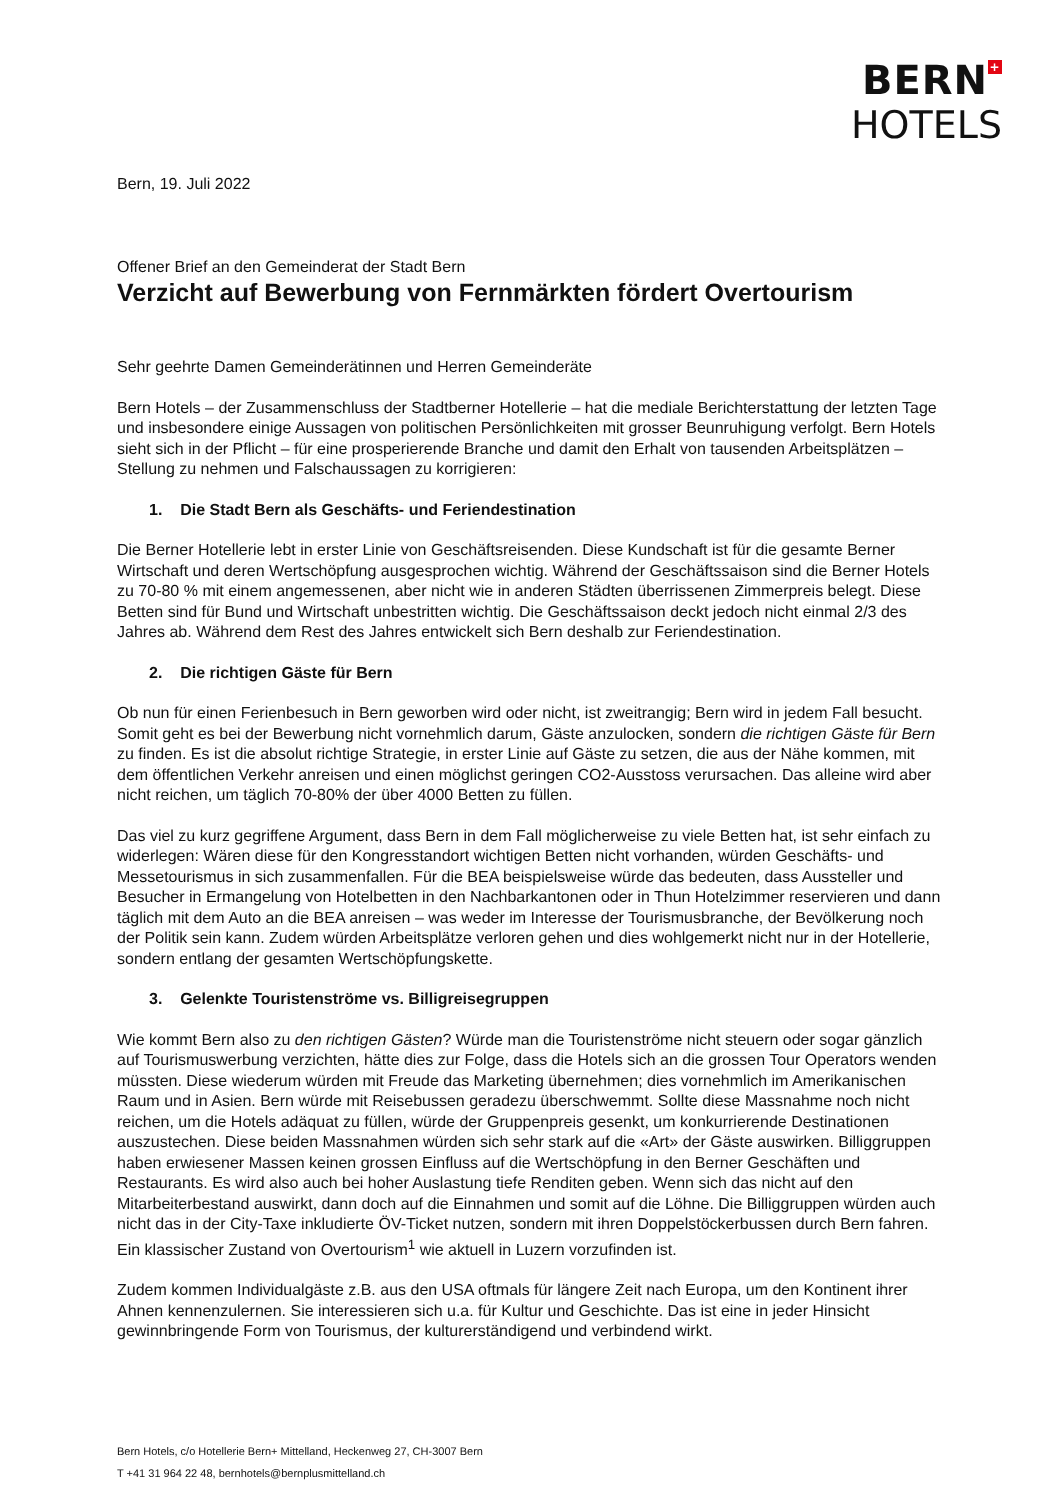BERN +
HOTELS
Bern, 19. Juli 2022
Offener Brief an den Gemeinderat der Stadt Bern
Verzicht auf Bewerbung von Fernmärkten fördert Overtourism
Sehr geehrte Damen Gemeinderätinnen und Herren Gemeinderäte
Bern Hotels – der Zusammenschluss der Stadtberner Hotellerie – hat die mediale Berichterstattung der letzten Tage und insbesondere einige Aussagen von politischen Persönlichkeiten mit grosser Beunruhigung verfolgt. Bern Hotels sieht sich in der Pflicht – für eine prosperierende Branche und damit den Erhalt von tausenden Arbeitsplätzen – Stellung zu nehmen und Falschaussagen zu korrigieren:
1. Die Stadt Bern als Geschäfts- und Feriendestination
Die Berner Hotellerie lebt in erster Linie von Geschäftsreisenden. Diese Kundschaft ist für die gesamte Berner Wirtschaft und deren Wertschöpfung ausgesprochen wichtig. Während der Geschäftssaison sind die Berner Hotels zu 70-80 % mit einem angemessenen, aber nicht wie in anderen Städten überrissenen Zimmerpreis belegt. Diese Betten sind für Bund und Wirtschaft unbestritten wichtig. Die Geschäftssaison deckt jedoch nicht einmal 2/3 des Jahres ab. Während dem Rest des Jahres entwickelt sich Bern deshalb zur Feriendestination.
2. Die richtigen Gäste für Bern
Ob nun für einen Ferienbesuch in Bern geworben wird oder nicht, ist zweitrangig; Bern wird in jedem Fall besucht. Somit geht es bei der Bewerbung nicht vornehmlich darum, Gäste anzulocken, sondern die richtigen Gäste für Bern zu finden. Es ist die absolut richtige Strategie, in erster Linie auf Gäste zu setzen, die aus der Nähe kommen, mit dem öffentlichen Verkehr anreisen und einen möglichst geringen CO2-Ausstoss verursachen. Das alleine wird aber nicht reichen, um täglich 70-80% der über 4000 Betten zu füllen.
Das viel zu kurz gegriffene Argument, dass Bern in dem Fall möglicherweise zu viele Betten hat, ist sehr einfach zu widerlegen: Wären diese für den Kongresstandort wichtigen Betten nicht vorhanden, würden Geschäfts- und Messetourismus in sich zusammenfallen. Für die BEA beispielsweise würde das bedeuten, dass Aussteller und Besucher in Ermangelung von Hotelbetten in den Nachbarkantonen oder in Thun Hotelzimmer reservieren und dann täglich mit dem Auto an die BEA anreisen – was weder im Interesse der Tourismusbranche, der Bevölkerung noch der Politik sein kann. Zudem würden Arbeitsplätze verloren gehen und dies wohlgemerkt nicht nur in der Hotellerie, sondern entlang der gesamten Wertschöpfungskette.
3. Gelenkte Touristenströme vs. Billigreisegruppen
Wie kommt Bern also zu den richtigen Gästen? Würde man die Touristenströme nicht steuern oder sogar gänzlich auf Tourismuswerbung verzichten, hätte dies zur Folge, dass die Hotels sich an die grossen Tour Operators wenden müssten. Diese wiederum würden mit Freude das Marketing übernehmen; dies vornehmlich im Amerikanischen Raum und in Asien. Bern würde mit Reisebussen geradezu überschwemmt. Sollte diese Massnahme noch nicht reichen, um die Hotels adäquat zu füllen, würde der Gruppenpreis gesenkt, um konkurrierende Destinationen auszustechen. Diese beiden Massnahmen würden sich sehr stark auf die «Art» der Gäste auswirken. Billiggruppen haben erwiesener Massen keinen grossen Einfluss auf die Wertschöpfung in den Berner Geschäften und Restaurants. Es wird also auch bei hoher Auslastung tiefe Renditen geben. Wenn sich das nicht auf den Mitarbeiterbestand auswirkt, dann doch auf die Einnahmen und somit auf die Löhne. Die Billiggruppen würden auch nicht das in der City-Taxe inkludierte ÖV-Ticket nutzen, sondern mit ihren Doppelstöckerbussen durch Bern fahren. Ein klassischer Zustand von Overtourism<sup>1</sup> wie aktuell in Luzern vorzufinden ist.
Zudem kommen Individualgäste z.B. aus den USA oftmals für längere Zeit nach Europa, um den Kontinent ihrer Ahnen kennenzulernen. Sie interessieren sich u.a. für Kultur und Geschichte. Das ist eine in jeder Hinsicht gewinnbringende Form von Tourismus, der kulturerständigend und verbindend wirkt.
Bern Hotels, c/o Hotellerie Bern+ Mittelland, Heckenweg 27, CH-3007 Bern
T +41 31 964 22 48, bernhotels@bernplusmittelland.ch